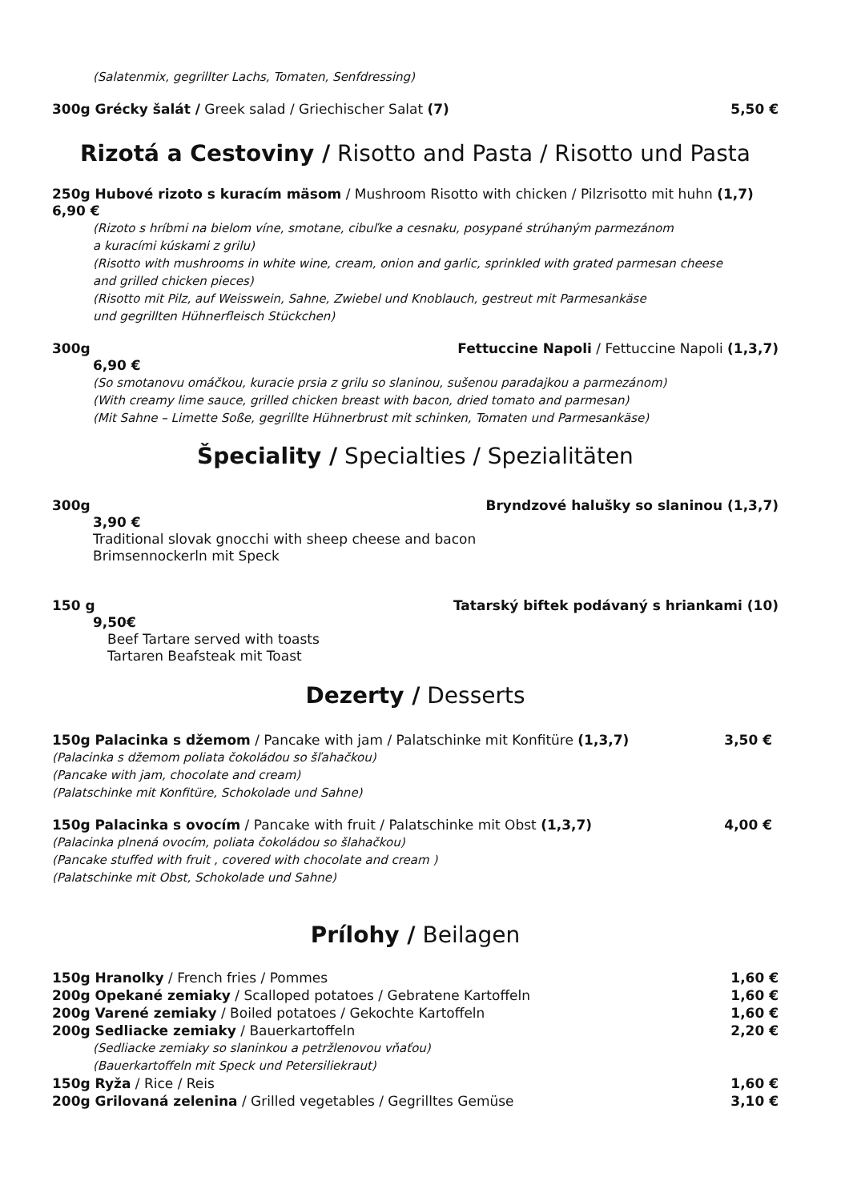(Salatenmix, gegrillter Lachs, Tomaten, Senfdressing)
300g Grécky šalát / Greek salad / Griechischer Salat (7) 5,50 €
Rizotá a Cestoviny / Risotto and Pasta / Risotto und Pasta
250g Hubové rizoto s kuracím mäsom / Mushroom Risotto with chicken / Pilzrisotto mit huhn (1,7)
6,90 €
(Rizoto s hríbmi na bielom víne, smotane, cibuľke a cesnaku, posypané strúhaným parmezánom
a kuracími kúskami z grilu)
(Risotto with mushrooms in white wine, cream, onion and garlic, sprinkled with grated parmesan cheese
and grilled chicken pieces)
(Risotto mit Pilz, auf Weisswein, Sahne, Zwiebel und Knoblauch, gestreut mit Parmesankäse
und gegrillten Hühnerfleisch Stückchen)
300g Fettuccine Napoli / Fettuccine Napoli (1,3,7)
6,90 €
(So smotanovu omáčkou, kuracie prsia z grilu so slaninou, sušenou paradajkou a parmezánom)
(With creamy lime sauce, grilled chicken breast with bacon, dried tomato and parmesan)
(Mit Sahne – Limette Soße, gegrillte Hühnerbrust mit schinken, Tomaten und Parmesankäse)
Špeciality / Specialties / Spezialitäten
300g Bryndzové halušky so slaninou (1,3,7)
3,90 €
Traditional slovak gnocchi with sheep cheese and bacon
Brimsennockerln mit Speck
150 g Tatarský biftek podávaný s hriankami (10)
9,50€
Beef Tartare served with toasts
Tartaren Beafsteak mit Toast
Dezerty / Desserts
150g Palacinka s džemom / Pancake with jam / Palatschinke mit Konfitüre (1,3,7) 3,50 €
(Palacinka s džemom poliata čokoládou so šľahačkou)
(Pancake with jam, chocolate and cream)
(Palatschinke mit Konfitüre, Schokolade und Sahne)
150g Palacinka s ovocím / Pancake with fruit / Palatschinke mit Obst (1,3,7) 4,00 €
(Palacinka plnená ovocím, poliata čokoládou so šlahačkou)
(Pancake stuffed with fruit , covered with chocolate and cream )
(Palatschinke mit Obst, Schokolade und Sahne)
Prílohy / Beilagen
150g Hranolky / French fries / Pommes 1,60 €
200g Opekané zemiaky / Scalloped potatoes / Gebratene Kartoffeln 1,60 €
200g Varené zemiaky / Boiled potatoes / Gekochte Kartoffeln 1,60 €
200g Sedliacke zemiaky / Bauerkartoffeln 2,20 €
(Sedliacke zemiaky so slaninkou a petržlenovou vňaťou)
(Bauerkartoffeln mit Speck und Petersiliekraut)
150g Ryža / Rice / Reis 1,60 €
200g Grilovaná zelenina / Grilled vegetables / Gegrilltes Gemüse 3,10 €